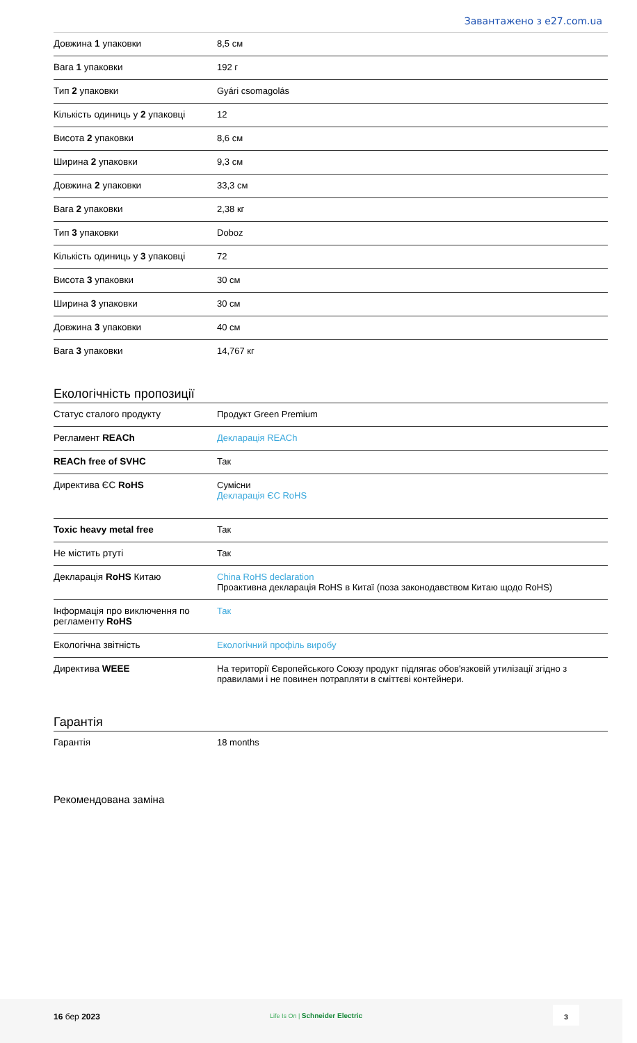Завантажено з e27.com.ua
| Довжина 1 упаковки | 8,5 см |
| Вага 1 упаковки | 192 г |
| Тип 2 упаковки | Gyári csomagolás |
| Кількість одиниць у 2 упаковці | 12 |
| Висота 2 упаковки | 8,6 см |
| Ширина 2 упаковки | 9,3 см |
| Довжина 2 упаковки | 33,3 см |
| Вага 2 упаковки | 2,38 кг |
| Тип 3 упаковки | Doboz |
| Кількість одиниць у 3 упаковці | 72 |
| Висота 3 упаковки | 30 см |
| Ширина 3 упаковки | 30 см |
| Довжина 3 упаковки | 40 см |
| Вага 3 упаковки | 14,767 кг |
Екологічність пропозиції
| Статус сталого продукту | Продукт Green Premium |
| Регламент REACh | Декларація REACh |
| REACh free of SVHC | Так |
| Директива ЄС RoHS | Сумісни Декларація ЄС RoHS |
| Toxic heavy metal free | Так |
| Не містить ртуті | Так |
| Декларація RoHS Китаю | China RoHS declaration Проактивна декларація RoHS в Китаї (поза законодавством Китаю щодо RoHS) |
| Інформація про виключення по регламенту RoHS | Так |
| Екологічна звітність | Екологічний профіль виробу |
| Директива WEEE | На території Європейського Союзу продукт підлягає обов'язковій утилізації згідно з правилами і не повинен потрапляти в сміттєві контейнери. |
Гарантія
| Гарантія | 18 months |
Рекомендована заміна
16 бер 2023
Life Is On | Schneider Electric
3